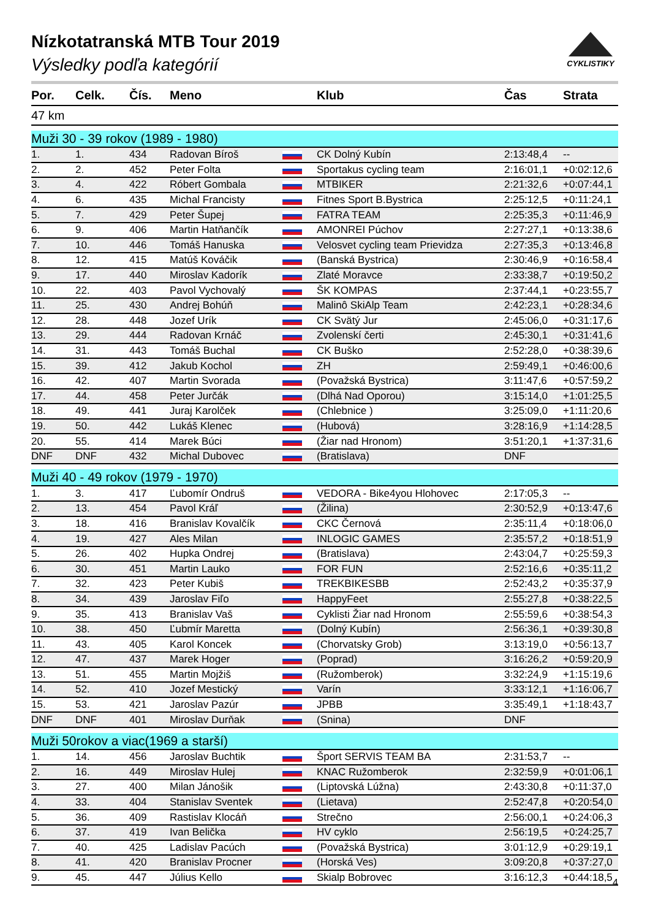Nízkotatranská MTB Tour 2019
Výsledky podľa kategórií
CYKLISTIKY
| Por. | Celk. | Čís. | Meno | | Klub | Čas | Strata |
| --- | --- | --- | --- | --- | --- | --- | --- |
| 47 km | | | | | | | |
| Muži 30 - 39 rokov (1989 - 1980) | | | | | | | |
| 1. | 1. | 434 | Radovan Bíroš | | CK Dolný Kubín | 2:13:48,4 | -- |
| 2. | 2. | 452 | Peter Folta | | Sportakus cycling team | 2:16:01,1 | +0:02:12,6 |
| 3. | 4. | 422 | Róbert Gombala | | MTBIKER | 2:21:32,6 | +0:07:44,1 |
| 4. | 6. | 435 | Michal Francisty | | Fitnes Sport B.Bystrica | 2:25:12,5 | +0:11:24,1 |
| 5. | 7. | 429 | Peter Šupej | | FATRA TEAM | 2:25:35,3 | +0:11:46,9 |
| 6. | 9. | 406 | Martin Hatňančík | | AMONREI Púchov | 2:27:27,1 | +0:13:38,6 |
| 7. | 10. | 446 | Tomáš Hanuska | | Velosvet cycling team Prievidza | 2:27:35,3 | +0:13:46,8 |
| 8. | 12. | 415 | Matúš Kováčik | | (Banská Bystrica) | 2:30:46,9 | +0:16:58,4 |
| 9. | 17. | 440 | Miroslav Kadorík | | Zlaté Moravce | 2:33:38,7 | +0:19:50,2 |
| 10. | 22. | 403 | Pavol Vychovalý | | ŠK KOMPAS | 2:37:44,1 | +0:23:55,7 |
| 11. | 25. | 430 | Andrej Bohúň | | Malinô SkiAlp Team | 2:42:23,1 | +0:28:34,6 |
| 12. | 28. | 448 | Jozef Urík | | CK Svätý Jur | 2:45:06,0 | +0:31:17,6 |
| 13. | 29. | 444 | Radovan Krnáč | | Zvolenskí čerti | 2:45:30,1 | +0:31:41,6 |
| 14. | 31. | 443 | Tomáš Buchal | | CK Buško | 2:52:28,0 | +0:38:39,6 |
| 15. | 39. | 412 | Jakub Kochol | | ZH | 2:59:49,1 | +0:46:00,6 |
| 16. | 42. | 407 | Martin Svorada | | (Považská Bystrica) | 3:11:47,6 | +0:57:59,2 |
| 17. | 44. | 458 | Peter Jurčák | | (Dlhá Nad Oporou) | 3:15:14,0 | +1:01:25,5 |
| 18. | 49. | 441 | Juraj Karolček | | (Chlebnice ) | 3:25:09,0 | +1:11:20,6 |
| 19. | 50. | 442 | Lukáš Klenec | | (Hubová) | 3:28:16,9 | +1:14:28,5 |
| 20. | 55. | 414 | Marek Búci | | (Žiar nad Hronom) | 3:51:20,1 | +1:37:31,6 |
| DNF | DNF | 432 | Michal Dubovec | | (Bratislava) | DNF | |
| Muži 40 - 49 rokov (1979 - 1970) | | | | | | | |
| 1. | 3. | 417 | Ľubomír Ondruš | | VEDORA - Bike4you Hlohovec | 2:17:05,3 | -- |
| 2. | 13. | 454 | Pavol Kráľ | | (Žilina) | 2:30:52,9 | +0:13:47,6 |
| 3. | 18. | 416 | Branislav Kovalčík | | CKC Černová | 2:35:11,4 | +0:18:06,0 |
| 4. | 19. | 427 | Ales Milan | | INLOGIC GAMES | 2:35:57,2 | +0:18:51,9 |
| 5. | 26. | 402 | Hupka Ondrej | | (Bratislava) | 2:43:04,7 | +0:25:59,3 |
| 6. | 30. | 451 | Martin Lauko | | FOR FUN | 2:52:16,6 | +0:35:11,2 |
| 7. | 32. | 423 | Peter Kubiš | | TREKBIKESBB | 2:52:43,2 | +0:35:37,9 |
| 8. | 34. | 439 | Jaroslav Fiľo | | HappyFeet | 2:55:27,8 | +0:38:22,5 |
| 9. | 35. | 413 | Branislav Vaš | | Cyklisti Žiar nad Hronom | 2:55:59,6 | +0:38:54,3 |
| 10. | 38. | 450 | Ľubmír Maretta | | (Dolný Kubín) | 2:56:36,1 | +0:39:30,8 |
| 11. | 43. | 405 | Karol Koncek | | (Chorvatsky Grob) | 3:13:19,0 | +0:56:13,7 |
| 12. | 47. | 437 | Marek Hoger | | (Poprad) | 3:16:26,2 | +0:59:20,9 |
| 13. | 51. | 455 | Martin Mojžiš | | (Ružomberok) | 3:32:24,9 | +1:15:19,6 |
| 14. | 52. | 410 | Jozef Mestický | | Varín | 3:33:12,1 | +1:16:06,7 |
| 15. | 53. | 421 | Jaroslav Pazúr | | JPBB | 3:35:49,1 | +1:18:43,7 |
| DNF | DNF | 401 | Miroslav Durňak | | (Snina) | DNF | |
| Muži 50rokov a viac(1969 a starší) | | | | | | | |
| 1. | 14. | 456 | Jaroslav Buchtik | | Šport SERVIS TEAM BA | 2:31:53,7 | -- |
| 2. | 16. | 449 | Miroslav Hulej | | KNAC Ružomberok | 2:32:59,9 | +0:01:06,1 |
| 3. | 27. | 400 | Milan Jánošik | | (Liptovská Lúžna) | 2:43:30,8 | +0:11:37,0 |
| 4. | 33. | 404 | Stanislav Sventek | | (Lietava) | 2:52:47,8 | +0:20:54,0 |
| 5. | 36. | 409 | Rastislav Klocáň | | Strečno | 2:56:00,1 | +0:24:06,3 |
| 6. | 37. | 419 | Ivan Belička | | HV cyklo | 2:56:19,5 | +0:24:25,7 |
| 7. | 40. | 425 | Ladislav Pacúch | | (Považská Bystrica) | 3:01:12,9 | +0:29:19,1 |
| 8. | 41. | 420 | Branislav Procner | | (Horská Ves) | 3:09:20,8 | +0:37:27,0 |
| 9. | 45. | 447 | Július Kello | | Skialp Bobrovec | 3:16:12,3 | +0:44:18,5 |
4